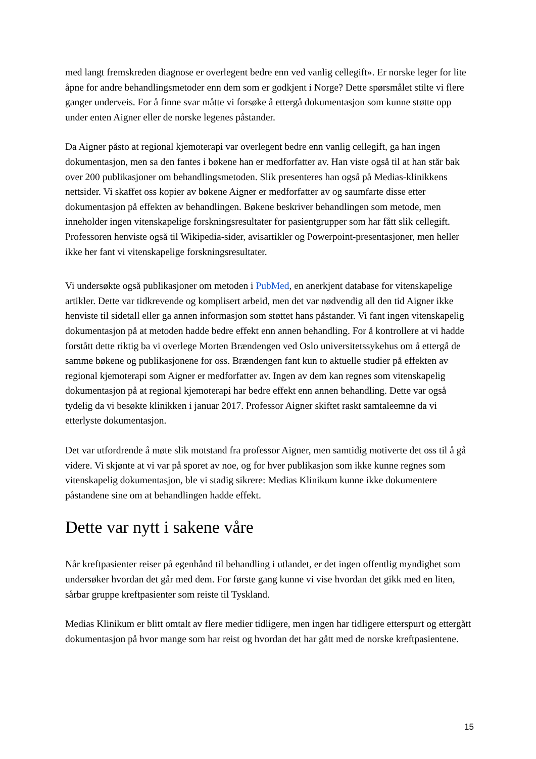med langt fremskreden diagnose er overlegent bedre enn ved vanlig cellegift». Er norske leger for lite åpne for andre behandlingsmetoder enn dem som er godkjent i Norge? Dette spørsmålet stilte vi flere ganger underveis. For å finne svar måtte vi forsøke å ettergå dokumentasjon som kunne støtte opp under enten Aigner eller de norske legenes påstander.
Da Aigner påsto at regional kjemoterapi var overlegent bedre enn vanlig cellegift, ga han ingen dokumentasjon, men sa den fantes i bøkene han er medforfatter av. Han viste også til at han står bak over 200 publikasjoner om behandlingsmetoden. Slik presenteres han også på Medias-klinikkens nettsider. Vi skaffet oss kopier av bøkene Aigner er medforfatter av og saumfarte disse etter dokumentasjon på effekten av behandlingen. Bøkene beskriver behandlingen som metode, men inneholder ingen vitenskapelige forskningsresultater for pasientgrupper som har fått slik cellegift. Professoren henviste også til Wikipedia-sider, avisartikler og Powerpoint-presentasjoner, men heller ikke her fant vi vitenskapelige forskningsresultater.
Vi undersøkte også publikasjoner om metoden i PubMed, en anerkjent database for vitenskapelige artikler. Dette var tidkrevende og komplisert arbeid, men det var nødvendig all den tid Aigner ikke henviste til sidetall eller ga annen informasjon som støttet hans påstander. Vi fant ingen vitenskapelig dokumentasjon på at metoden hadde bedre effekt enn annen behandling. For å kontrollere at vi hadde forstått dette riktig ba vi overlege Morten Brændengen ved Oslo universitetssykehus om å ettergå de samme bøkene og publikasjonene for oss. Brændengen fant kun to aktuelle studier på effekten av regional kjemoterapi som Aigner er medforfatter av. Ingen av dem kan regnes som vitenskapelig dokumentasjon på at regional kjemoterapi har bedre effekt enn annen behandling. Dette var også tydelig da vi besøkte klinikken i januar 2017. Professor Aigner skiftet raskt samtaleemne da vi etterlyste dokumentasjon.
Det var utfordrende å møte slik motstand fra professor Aigner, men samtidig motiverte det oss til å gå videre. Vi skjønte at vi var på sporet av noe, og for hver publikasjon som ikke kunne regnes som vitenskapelig dokumentasjon, ble vi stadig sikrere: Medias Klinikum kunne ikke dokumentere påstandene sine om at behandlingen hadde effekt.
Dette var nytt i sakene våre
Når kreftpasienter reiser på egenhånd til behandling i utlandet, er det ingen offentlig myndighet som undersøker hvordan det går med dem. For første gang kunne vi vise hvordan det gikk med en liten, sårbar gruppe kreftpasienter som reiste til Tyskland.
Medias Klinikum er blitt omtalt av flere medier tidligere, men ingen har tidligere etterspurt og ettergått dokumentasjon på hvor mange som har reist og hvordan det har gått med de norske kreftpasientene.
15